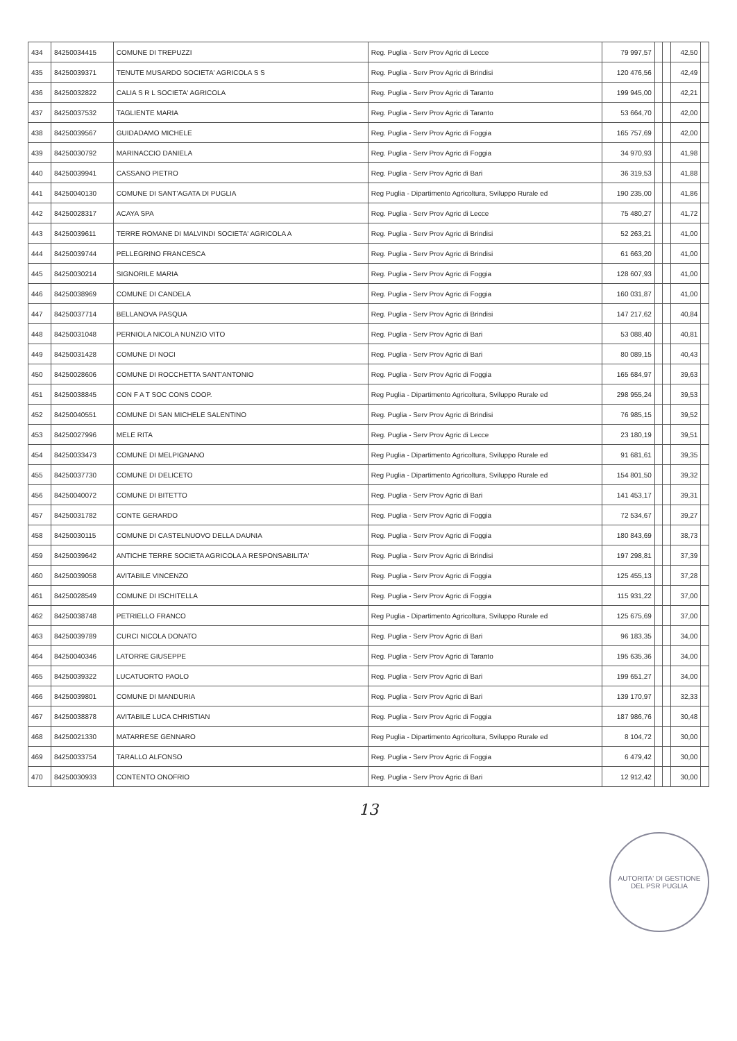| 434 | 84250034415 | COMUNE DI TREPUZZI | Reg. Puglia - Serv Prov Agric di Lecce | 79 997,57 | | | 42,50 | |
| 435 | 84250039371 | TENUTE MUSARDO SOCIETA' AGRICOLA S S | Reg. Puglia - Serv Prov Agric di Brindisi | 120 476,56 | | | 42,49 | |
| 436 | 84250032822 | CALIA S R L SOCIETA' AGRICOLA | Reg. Puglia - Serv Prov Agric di Taranto | 199 945,00 | | | 42,21 | |
| 437 | 84250037532 | TAGLIENTE MARIA | Reg. Puglia - Serv Prov Agric di Taranto | 53 664,70 | | | 42,00 | |
| 438 | 84250039567 | GUIDADAMO MICHELE | Reg. Puglia - Serv Prov Agric di Foggia | 165 757,69 | | | 42,00 | |
| 439 | 84250030792 | MARINACCIO DANIELA | Reg. Puglia - Serv Prov Agric di Foggia | 34 970,93 | | | 41,98 | |
| 440 | 84250039941 | CASSANO PIETRO | Reg. Puglia - Serv Prov Agric di Bari | 36 319,53 | | | 41,88 | |
| 441 | 84250040130 | COMUNE DI SANT'AGATA DI PUGLIA | Reg Puglia - Dipartimento Agricoltura, Sviluppo Rurale ed | 190 235,00 | | | 41,86 | |
| 442 | 84250028317 | ACAYA SPA | Reg. Puglia - Serv Prov Agric di Lecce | 75 480,27 | | | 41,72 | |
| 443 | 84250039611 | TERRE ROMANE DI MALVINDI SOCIETA' AGRICOLA A | Reg. Puglia - Serv Prov Agric di Brindisi | 52 263,21 | | | 41,00 | |
| 444 | 84250039744 | PELLEGRINO FRANCESCA | Reg. Puglia - Serv Prov Agric di Brindisi | 61 663,20 | | | 41,00 | |
| 445 | 84250030214 | SIGNORILE MARIA | Reg. Puglia - Serv Prov Agric di Foggia | 128 607,93 | | | 41,00 | |
| 446 | 84250038969 | COMUNE DI CANDELA | Reg. Puglia - Serv Prov Agric di Foggia | 160 031,87 | | | 41,00 | |
| 447 | 84250037714 | BELLANOVA PASQUA | Reg. Puglia - Serv Prov Agric di Brindisi | 147 217,62 | | | 40,84 | |
| 448 | 84250031048 | PERNIOLA NICOLA NUNZIO VITO | Reg. Puglia - Serv Prov Agric di Bari | 53 088,40 | | | 40,81 | |
| 449 | 84250031428 | COMUNE DI NOCI | Reg. Puglia - Serv Prov Agric di Bari | 80 089,15 | | | 40,43 | |
| 450 | 84250028606 | COMUNE DI ROCCHETTA SANT'ANTONIO | Reg. Puglia - Serv Prov Agric di Foggia | 165 684,97 | | | 39,63 | |
| 451 | 84250038845 | CON F A T SOC CONS COOP. | Reg Puglia - Dipartimento Agricoltura, Sviluppo Rurale ed | 298 955,24 | | | 39,53 | |
| 452 | 84250040551 | COMUNE DI SAN MICHELE SALENTINO | Reg. Puglia - Serv Prov Agric di Brindisi | 76 985,15 | | | 39,52 | |
| 453 | 84250027996 | MELE RITA | Reg. Puglia - Serv Prov Agric di Lecce | 23 180,19 | | | 39,51 | |
| 454 | 84250033473 | COMUNE DI MELPIGNANO | Reg Puglia - Dipartimento Agricoltura, Sviluppo Rurale ed | 91 681,61 | | | 39,35 | |
| 455 | 84250037730 | COMUNE DI DELICETO | Reg Puglia - Dipartimento Agricoltura, Sviluppo Rurale ed | 154 801,50 | | | 39,32 | |
| 456 | 84250040072 | COMUNE DI BITETTO | Reg. Puglia - Serv Prov Agric di Bari | 141 453,17 | | | 39,31 | |
| 457 | 84250031782 | CONTE GERARDO | Reg. Puglia - Serv Prov Agric di Foggia | 72 534,67 | | | 39,27 | |
| 458 | 84250030115 | COMUNE DI CASTELNUOVO DELLA DAUNIA | Reg. Puglia - Serv Prov Agric di Foggia | 180 843,69 | | | 38,73 | |
| 459 | 84250039642 | ANTICHE TERRE SOCIETA AGRICOLA A RESPONSABILITA' | Reg. Puglia - Serv Prov Agric di Brindisi | 197 298,81 | | | 37,39 | |
| 460 | 84250039058 | AVITABILE VINCENZO | Reg. Puglia - Serv Prov Agric di Foggia | 125 455,13 | | | 37,28 | |
| 461 | 84250028549 | COMUNE DI ISCHITELLA | Reg. Puglia - Serv Prov Agric di Foggia | 115 931,22 | | | 37,00 | |
| 462 | 84250038748 | PETRIELLO FRANCO | Reg Puglia - Dipartimento Agricoltura, Sviluppo Rurale ed | 125 675,69 | | | 37,00 | |
| 463 | 84250039789 | CURCI NICOLA DONATO | Reg. Puglia - Serv Prov Agric di Bari | 96 183,35 | | | 34,00 | |
| 464 | 84250040346 | LATORRE GIUSEPPE | Reg. Puglia - Serv Prov Agric di Taranto | 195 635,36 | | | 34,00 | |
| 465 | 84250039322 | LUCATUORTO PAOLO | Reg. Puglia - Serv Prov Agric di Bari | 199 651,27 | | | 34,00 | |
| 466 | 84250039801 | COMUNE DI MANDURIA | Reg. Puglia - Serv Prov Agric di Bari | 139 170,97 | | | 32,33 | |
| 467 | 84250038878 | AVITABILE LUCA CHRISTIAN | Reg. Puglia - Serv Prov Agric di Foggia | 187 986,76 | | | 30,48 | |
| 468 | 84250021330 | MATARRESE GENNARO | Reg Puglia - Dipartimento Agricoltura, Sviluppo Rurale ed | 8 104,72 | | | 30,00 | |
| 469 | 84250033754 | TARALLO ALFONSO | Reg. Puglia - Serv Prov Agric di Foggia | 6 479,42 | | | 30,00 | |
| 470 | 84250030933 | CONTENTO ONOFRIO | Reg. Puglia - Serv Prov Agric di Bari | 12 912,42 | | | 30,00 | |
13
AUTORITA' DI GESTIONE DEL PSR PUGLIA